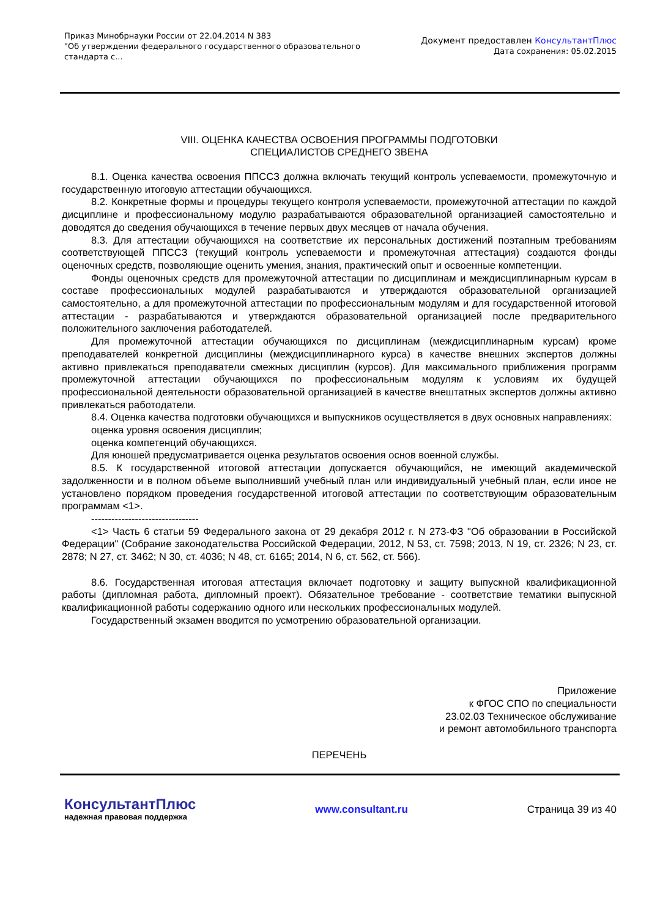Приказ Минобрнауки России от 22.04.2014 N 383
"Об утверждении федерального государственного образовательного
стандарта с...
Документ предоставлен КонсультантПлюс
Дата сохранения: 05.02.2015
VIII. ОЦЕНКА КАЧЕСТВА ОСВОЕНИЯ ПРОГРАММЫ ПОДГОТОВКИ
СПЕЦИАЛИСТОВ СРЕДНЕГО ЗВЕНА
8.1. Оценка качества освоения ППССЗ должна включать текущий контроль успеваемости, промежуточную и государственную итоговую аттестации обучающихся.
8.2. Конкретные формы и процедуры текущего контроля успеваемости, промежуточной аттестации по каждой дисциплине и профессиональному модулю разрабатываются образовательной организацией самостоятельно и доводятся до сведения обучающихся в течение первых двух месяцев от начала обучения.
8.3. Для аттестации обучающихся на соответствие их персональных достижений поэтапным требованиям соответствующей ППССЗ (текущий контроль успеваемости и промежуточная аттестация) создаются фонды оценочных средств, позволяющие оценить умения, знания, практический опыт и освоенные компетенции.
Фонды оценочных средств для промежуточной аттестации по дисциплинам и междисциплинарным курсам в составе профессиональных модулей разрабатываются и утверждаются образовательной организацией самостоятельно, а для промежуточной аттестации по профессиональным модулям и для государственной итоговой аттестации - разрабатываются и утверждаются образовательной организацией после предварительного положительного заключения работодателей.
Для промежуточной аттестации обучающихся по дисциплинам (междисциплинарным курсам) кроме преподавателей конкретной дисциплины (междисциплинарного курса) в качестве внешних экспертов должны активно привлекаться преподаватели смежных дисциплин (курсов). Для максимального приближения программ промежуточной аттестации обучающихся по профессиональным модулям к условиям их будущей профессиональной деятельности образовательной организацией в качестве внештатных экспертов должны активно привлекаться работодатели.
8.4. Оценка качества подготовки обучающихся и выпускников осуществляется в двух основных направлениях:
оценка уровня освоения дисциплин;
оценка компетенций обучающихся.
Для юношей предусматривается оценка результатов освоения основ военной службы.
8.5. К государственной итоговой аттестации допускается обучающийся, не имеющий академической задолженности и в полном объеме выполнивший учебный план или индивидуальный учебный план, если иное не установлено порядком проведения государственной итоговой аттестации по соответствующим образовательным программам <1>.
--------------------------------
<1> Часть 6 статьи 59 Федерального закона от 29 декабря 2012 г. N 273-ФЗ "Об образовании в Российской Федерации" (Собрание законодательства Российской Федерации, 2012, N 53, ст. 7598; 2013, N 19, ст. 2326; N 23, ст. 2878; N 27, ст. 3462; N 30, ст. 4036; N 48, ст. 6165; 2014, N 6, ст. 562, ст. 566).
8.6. Государственная итоговая аттестация включает подготовку и защиту выпускной квалификационной работы (дипломная работа, дипломный проект). Обязательное требование - соответствие тематики выпускной квалификационной работы содержанию одного или нескольких профессиональных модулей.
Государственный экзамен вводится по усмотрению образовательной организации.
Приложение
к ФГОС СПО по специальности
23.02.03 Техническое обслуживание
и ремонт автомобильного транспорта
ПЕРЕЧЕНЬ
КонсультантПлюс
надежная правовая поддержка
www.consultant.ru Страница 39 из 40